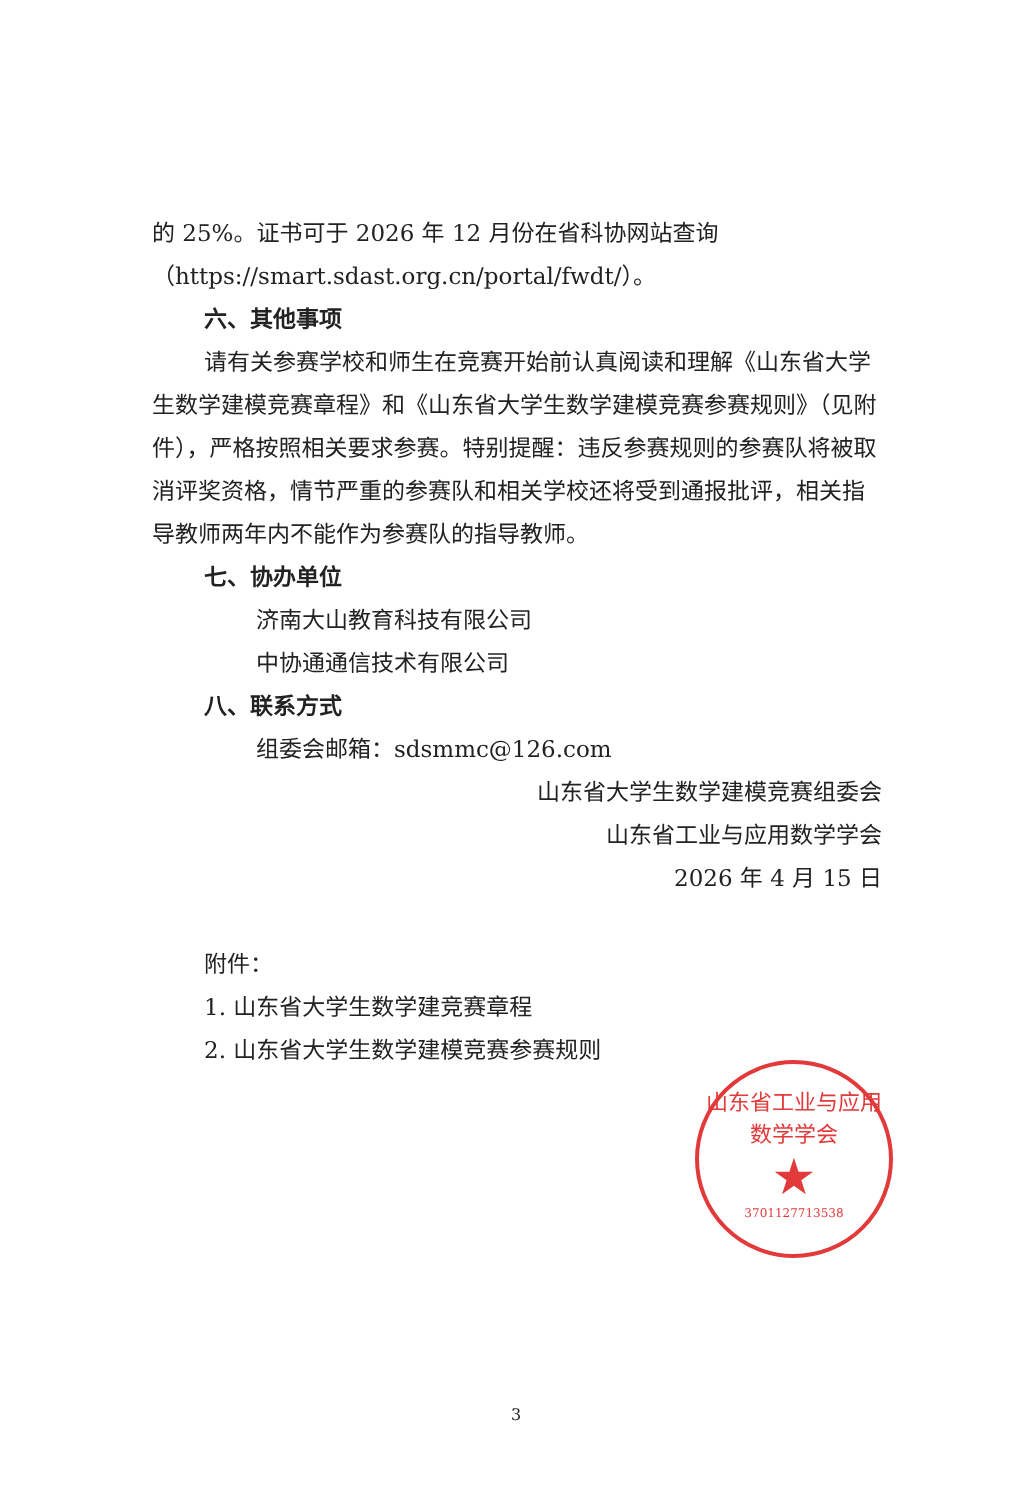的 25%。证书可于 2026 年 12 月份在省科协网站查询
（https://smart.sdast.org.cn/portal/fwdt/）。
六、其他事项
请有关参赛学校和师生在竞赛开始前认真阅读和理解《山东省大学生数学建模竞赛章程》和《山东省大学生数学建模竞赛参赛规则》（见附件），严格按照相关要求参赛。特别提醒：违反参赛规则的参赛队将被取消评奖资格，情节严重的参赛队和相关学校还将受到通报批评，相关指导教师两年内不能作为参赛队的指导教师。
七、协办单位
济南大山教育科技有限公司
中协通通信技术有限公司
八、联系方式
组委会邮箱：sdsmmc@126.com
山东省大学生数学建模竞赛组委会
山东省工业与应用数学学会
2026 年 4 月 15 日
附件：
1. 山东省大学生数学建竞赛章程
2. 山东省大学生数学建模竞赛参赛规则
山东省工业与应用数学学会
★
3701127713538
3